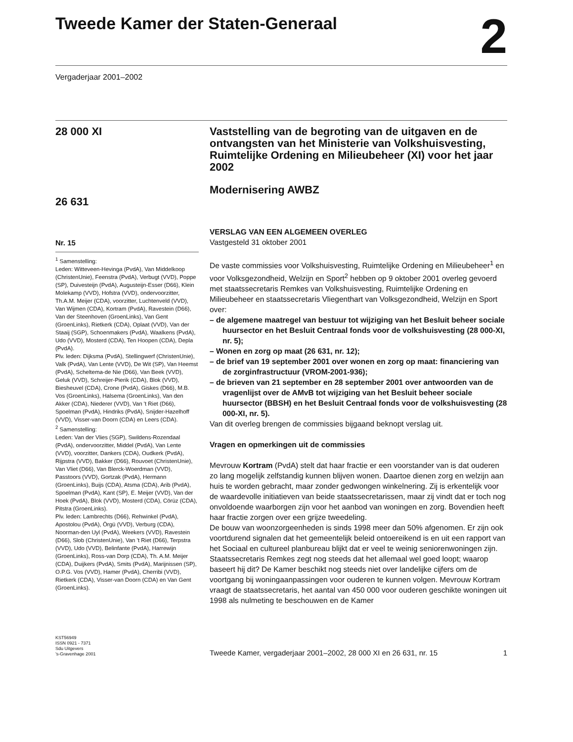Tweede Kamer der Staten-Generaal
2
Vergaderjaar 2001–2002
28 000 XI
26 631
Nr. 15
<sup>1</sup> Samenstelling:
Leden: Witteveen-Hevinga (PvdA), Van Middelkoop (ChristenUnie), Feenstra (PvdA), Verbugt (VVD), Poppe (SP), Duivesteijn (PvdA), Augusteijn-Esser (D66), Klein Molekamp (VVD), Hofstra (VVD), ondervoorzitter, Th.A.M. Meijer (CDA), voorzitter, Luchtenveld (VVD), Van Wijmen (CDA), Kortram (PvdA), Ravestein (D66), Van der Steenhoven (GroenLinks), Van Gent (GroenLinks), Rietkerk (CDA), Oplaat (VVD), Van der Staaij (SGP), Schoenmakers (PvdA), Waalkens (PvdA), Udo (VVD), Mosterd (CDA), Ten Hoopen (CDA), Depla (PvdA).
Plv. leden: Dijksma (PvdA), Stellingwerf (ChristenUnie), Valk (PvdA), Van Lente (VVD), De Wit (SP), Van Heemst (PvdA), Scheltema-de Nie (D66), Van Beek (VVD), Geluk (VVD), Schreijer-Pierik (CDA), Blok (VVD), Biesheuvel (CDA), Crone (PvdA), Giskes (D66), M.B. Vos (GroenLinks), Halsema (GroenLinks), Van den Akker (CDA), Niederer (VVD), Van 't Riet (D66), Spoelman (PvdA), Hindriks (PvdA), Snijder-Hazelhoff (VVD), Visser-van Doorn (CDA) en Leers (CDA).
<sup>2</sup> Samenstelling:
Leden: Van der Vlies (SGP), Swildens-Rozendaal (PvdA), ondervoorzitter, Middel (PvdA), Van Lente (VVD), voorzitter, Dankers (CDA), Oudkerk (PvdA), Rijpstra (VVD), Bakker (D66), Rouvoet (ChristenUnie), Van Vliet (D66), Van Blerck-Woerdman (VVD), Passtoors (VVD), Gortzak (PvdA), Hermann (GroenLinks), Buijs (CDA), Atsma (CDA), Arib (PvdA), Spoelman (PvdA), Kant (SP), E. Meijer (VVD), Van der Hoek (PvdA), Blok (VVD), Mosterd (CDA), Cörüz (CDA), Pitstra (GroenLinks).
Plv. leden: Lambrechts (D66), Rehwinkel (PvdA), Apostolou (PvdA), Örgü (VVD), Verburg (CDA), Noorman-den Uyl (PvdA), Weekers (VVD), Ravestein (D66), Slob (ChristenUnie), Van 't Riet (D66), Terpstra (VVD), Udo (VVD), Belinfante (PvdA), Harrewijn (GroenLinks), Ross-van Dorp (CDA), Th. A.M. Meijer (CDA), Duijkers (PvdA), Smits (PvdA), Marijnissen (SP), O.P.G. Vos (VVD), Hamer (PvdA), Cherribi (VVD), Rietkerk (CDA), Visser-van Doorn (CDA) en Van Gent (GroenLinks).
Vaststelling van de begroting van de uitgaven en de ontvangsten van het Ministerie van Volkshuisvesting, Ruimtelijke Ordening en Milieubeheer (XI) voor het jaar 2002
Modernisering AWBZ
VERSLAG VAN EEN ALGEMEEN OVERLEG
Vastgesteld 31 oktober 2001
De vaste commissies voor Volkshuisvesting, Ruimtelijke Ordening en Milieubeheer<sup>1</sup> en voor Volksgezondheid, Welzijn en Sport<sup>2</sup> hebben op 9 oktober 2001 overleg gevoerd met staatssecretaris Remkes van Volkshuisvesting, Ruimtelijke Ordening en Milieubeheer en staatssecretaris Vliegenthart van Volksgezondheid, Welzijn en Sport over:
– de algemene maatregel van bestuur tot wijziging van het Besluit beheer sociale huursector en het Besluit Centraal fonds voor de volkshuisvesting (28 000-XI, nr. 5);
– Wonen en zorg op maat (26 631, nr. 12);
– de brief van 19 september 2001 over wonen en zorg op maat: financiering van de zorginfrastructuur (VROM-2001-936);
– de brieven van 21 september en 28 september 2001 over antwoorden van de vragenlijst over de AMvB tot wijziging van het Besluit beheer sociale huursector (BBSH) en het Besluit Centraal fonds voor de volkshuisvesting (28 000-XI, nr. 5).
Van dit overleg brengen de commissies bijgaand beknopt verslag uit.
Vragen en opmerkingen uit de commissies
Mevrouw Kortram (PvdA) stelt dat haar fractie er een voorstander van is dat ouderen zo lang mogelijk zelfstandig kunnen blijven wonen. Daartoe dienen zorg en welzijn aan huis te worden gebracht, maar zonder gedwongen winkelnering. Zij is erkentelijk voor de waardevolle initiatieven van beide staatssecretarissen, maar zij vindt dat er toch nog onvoldoende waarborgen zijn voor het aanbod van woningen en zorg. Bovendien heeft haar fractie zorgen over een grijze tweedeling.
De bouw van woonzorgeenheden is sinds 1998 meer dan 50% afgenomen. Er zijn ook voortdurend signalen dat het gemeentelijk beleid ontoereikend is en uit een rapport van het Sociaal en cultureel planbureau blijkt dat er veel te weinig seniorenwoningen zijn. Staatssecretaris Remkes zegt nog steeds dat het allemaal wel goed loopt; waarop baseert hij dit? De Kamer beschikt nog steeds niet over landelijke cijfers om de voortgang bij woningaanpassingen voor ouderen te kunnen volgen. Mevrouw Kortram vraagt de staatssecretaris, het aantal van 450 000 voor ouderen geschikte woningen uit 1998 als nulmeting te beschouwen en de Kamer
KST56949
ISSN 0921 - 7371
Sdu Uitgevers
’s-Gravenhage 2001
Tweede Kamer, vergaderjaar 2001–2002, 28 000 XI en 26 631, nr. 15 1